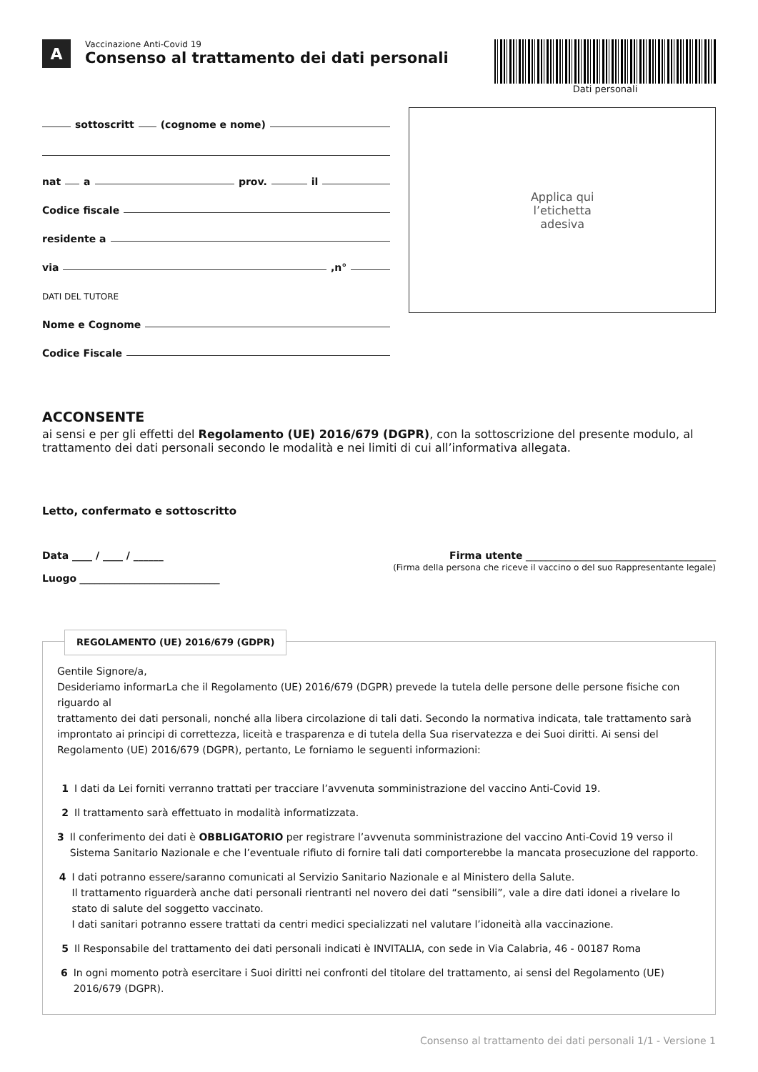A
Vaccinazione Anti-Covid 19
Consenso al trattamento dei dati personali
Dati personali
sottoscritt (cognome e nome)
nat a prov. il
Codice fiscale
residente a
via ,n°
DATI DEL TUTORE
Nome e Cognome
Codice Fiscale
Applica qui
l’etichetta
adesiva
ACCONSENTE
ai sensi e per gli effetti del Regolamento (UE) 2016/679 (DGPR), con la sottoscrizione del presente modulo, al trattamento dei dati personali secondo le modalità e nei limiti di cui all’informativa allegata.
Letto, confermato e sottoscritto
Data ____ / ____ / ______
Luogo ____________________________
Firma utente ______________________________________
(Firma della persona che riceve il vaccino o del suo Rappresentante legale)
REGOLAMENTO (UE) 2016/679 (GDPR)
Gentile Signore/a,
Desideriamo informarLa che il Regolamento (UE) 2016/679 (DGPR) prevede la tutela delle persone delle persone fisiche con riguardo al
trattamento dei dati personali, nonché alla libera circolazione di tali dati. Secondo la normativa indicata, tale trattamento sarà improntato ai principi di correttezza, liceità e trasparenza e di tutela della Sua riservatezza e dei Suoi diritti. Ai sensi del Regolamento (UE) 2016/679 (DGPR), pertanto, Le forniamo le seguenti informazioni:
1 I dati da Lei forniti verranno trattati per tracciare l’avvenuta somministrazione del vaccino Anti-Covid 19.
2 Il trattamento sarà effettuato in modalità informatizzata.
3 Il conferimento dei dati è OBBLIGATORIO per registrare l’avvenuta somministrazione del vaccino Anti-Covid 19 verso il Sistema Sanitario Nazionale e che l’eventuale rifiuto di fornire tali dati comporterebbe la mancata prosecuzione del rapporto.
4 I dati potranno essere/saranno comunicati al Servizio Sanitario Nazionale e al Ministero della Salute.
Il trattamento riguarderà anche dati personali rientranti nel novero dei dati “sensibili”, vale a dire dati idonei a rivelare lo stato di salute del soggetto vaccinato.
I dati sanitari potranno essere trattati da centri medici specializzati nel valutare l’idoneità alla vaccinazione.
5 Il Responsabile del trattamento dei dati personali indicati è INVITALIA, con sede in Via Calabria, 46 - 00187 Roma
6 In ogni momento potrà esercitare i Suoi diritti nei confronti del titolare del trattamento, ai sensi del Regolamento (UE) 2016/679 (DGPR).
Consenso al trattamento dei dati personali 1/1 - Versione 1